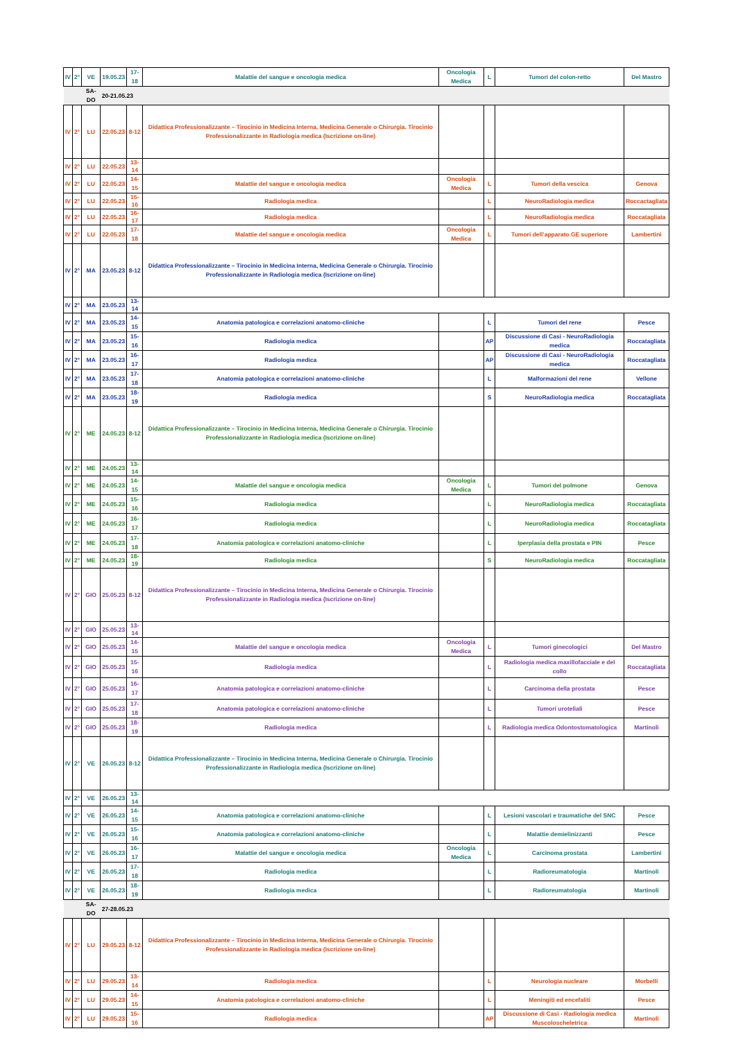| IV | 2° | VE | 19.05.23 | 17-18 | Malattie del sangue e oncologia medica | Oncologia Medica | L | Tumori del colon-retto | Del Mastro |
| | | SA-DO | 20-21.05.23 | | | | | | |
| IV | 2° | LU | 22.05.23 | 8-12 | Didattica Professionalizzante – Tirocinio in Medicina Interna, Medicina Generale o Chirurgia. Tirocinio Professionalizzante in Radiologia medica (Iscrizione on-line) | | | | |
| IV | 2° | LU | 22.05.23 | 13-14 | | | | | |
| IV | 2° | LU | 22.05.23 | 14-15 | Malattie del sangue e oncologia medica | Oncologia Medica | L | Tumori della vescica | Genova |
| IV | 2° | LU | 22.05.23 | 15-16 | Radiologia medica | | L | NeuroRadiologia medica | Roccactagliata |
| IV | 2° | LU | 22.05.23 | 16-17 | Radiologia medica | | L | NeuroRadiologia medica | Roccatagliata |
| IV | 2° | LU | 22.05.23 | 17-18 | Malattie del sangue e oncologia medica | Oncologia Medica | L | Tumori dell’apparato GE superiore | Lambertini |
| IV | 2° | MA | 23.05.23 | 8-12 | Didattica Professionalizzante – Tirocinio in Medicina Interna, Medicina Generale o Chirurgia. Tirocinio Professionalizzante in Radiologia medica (Iscrizione on-line) | | | | |
| IV | 2° | MA | 23.05.23 | 13-14 | | | | | |
| IV | 2° | MA | 23.05.23 | 14-15 | Anatomia patologica e correlazioni anatomo-cliniche | | L | Tumori del rene | Pesce |
| IV | 2° | MA | 23.05.23 | 15-16 | Radiologia medica | | AP | Discussione di Casi - NeuroRadiologia medica | Roccatagliata |
| IV | 2° | MA | 23.05.23 | 16-17 | Radiologia medica | | AP | Discussione di Casi - NeuroRadiologia medica | Roccatagliata |
| IV | 2° | MA | 23.05.23 | 17-18 | Anatomia patologica e correlazioni anatomo-cliniche | | L | Malformazioni del rene | Vellone |
| IV | 2° | MA | 23.05.23 | 18-19 | Radiologia medica | | S | NeuroRadiologia medica | Roccatagliata |
| IV | 2° | ME | 24.05.23 | 8-12 | Didattica Professionalizzante – Tirocinio in Medicina Interna, Medicina Generale o Chirurgia. Tirocinio Professionalizzante in Radiologia medica (Iscrizione on-line) | | | | |
| IV | 2° | ME | 24.05.23 | 13-14 | | | | | |
| IV | 2° | ME | 24.05.23 | 14-15 | Malattie del sangue e oncologia medica | Oncologia Medica | L | Tumori del polmone | Genova |
| IV | 2° | ME | 24.05.23 | 15-16 | Radiologia medica | | L | NeuroRadiologia medica | Roccatagliata |
| IV | 2° | ME | 24.05.23 | 16-17 | Radiologia medica | | L | NeuroRadiologia medica | Roccatagliata |
| IV | 2° | ME | 24.05.23 | 17-18 | Anatomia patologica e correlazioni anatomo-cliniche | | L | Iperplasia della prostata e PIN | Pesce |
| IV | 2° | ME | 24.05.23 | 18-19 | Radiologia medica | | S | NeuroRadiologia medica | Roccatagliata |
| IV | 2° | GIO | 25.05.23 | 8-12 | Didattica Professionalizzante – Tirocinio in Medicina Interna, Medicina Generale o Chirurgia. Tirocinio Professionalizzante in Radiologia medica (Iscrizione on-line) | | | | |
| IV | 2° | GIO | 25.05.23 | 13-14 | | | | | |
| IV | 2° | GIO | 25.05.23 | 14-15 | Malattie del sangue e oncologia medica | Oncologia Medica | L | Tumori ginecologici | Del Mastro |
| IV | 2° | GIO | 25.05.23 | 15-16 | Radiologia medica | | L | Radiologia medica maxillofacciale e del collo | Roccatagliata |
| IV | 2° | GIO | 25.05.23 | 16-17 | Anatomia patologica e correlazioni anatomo-cliniche | | L | Carcinoma della prostata | Pesce |
| IV | 2° | GIO | 25.05.23 | 17-18 | Anatomia patologica e correlazioni anatomo-cliniche | | L | Tumori uroteliali | Pesce |
| IV | 2° | GIO | 25.05.23 | 18-19 | Radiologia medica | | L | Radiologia medica Odontostomatologica | Martinoli |
| IV | 2° | VE | 26.05.23 | 8-12 | Didattica Professionalizzante – Tirocinio in Medicina Interna, Medicina Generale o Chirurgia. Tirocinio Professionalizzante in Radiologia medica (Iscrizione on-line) | | | | |
| IV | 2° | VE | 26.05.23 | 13-14 | | | | | |
| IV | 2° | VE | 26.05.23 | 14-15 | Anatomia patologica e correlazioni anatomo-cliniche | | L | Lesioni vascolari e traumatiche del SNC | Pesce |
| IV | 2° | VE | 26.05.23 | 15-16 | Anatomia patologica e correlazioni anatomo-cliniche | | L | Malattie demielinizzanti | Pesce |
| IV | 2° | VE | 26.05.23 | 16-17 | Malattie del sangue e oncologia medica | Oncologia Medica | L | Carcinoma prostata | Lambertini |
| IV | 2° | VE | 26.05.23 | 17-18 | Radiologia medica | | L | Radioreumatologia | Martinoli |
| IV | 2° | VE | 26.05.23 | 18-19 | Radiologia medica | | L | Radioreumatologia | Martinoli |
| | | SA-DO | 27-28.05.23 | | | | | | |
| IV | 2° | LU | 29.05.23 | 8-12 | Didattica Professionalizzante – Tirocinio in Medicina Interna, Medicina Generale o Chirurgia. Tirocinio Professionalizzante in Radiologia medica (Iscrizione on-line) | | | | |
| IV | 2° | LU | 29.05.23 | 13-14 | Radiologia medica | | L | Neurologia nucleare | Morbelli |
| IV | 2° | LU | 29.05.23 | 14-15 | Anatomia patologica e correlazioni anatomo-cliniche | | L | Meningiti ed encefaliti | Pesce |
| IV | 2° | LU | 29.05.23 | 15-16 | Radiologia medica | | AP | Discussione di Casi - Radiologia medica Muscoloscheletrica | Martinoli |